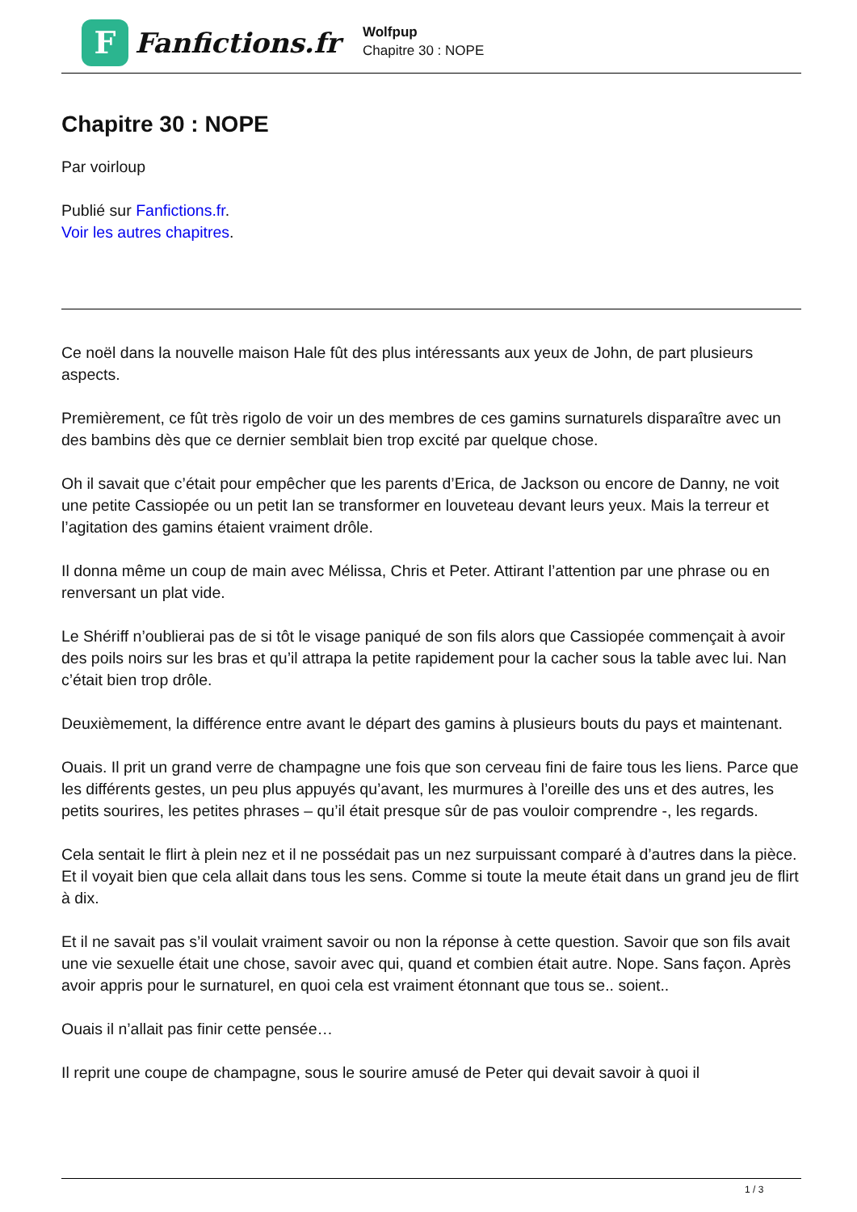F
Fanfictions.fr
Wolfpup
Chapitre 30 : NOPE
Chapitre 30 : NOPE
Par voirloup
Publié sur Fanfictions.fr.
Voir les autres chapitres.
Ce noël dans la nouvelle maison Hale fût des plus intéressants aux yeux de John, de part plusieurs aspects.
Premièrement, ce fût très rigolo de voir un des membres de ces gamins surnaturels disparaître avec un des bambins dès que ce dernier semblait bien trop excité par quelque chose.
Oh il savait que c’était pour empêcher que les parents d’Erica, de Jackson ou encore de Danny, ne voit une petite Cassiopée ou un petit Ian se transformer en louveteau devant leurs yeux. Mais la terreur et l’agitation des gamins étaient vraiment drôle.
Il donna même un coup de main avec Mélissa, Chris et Peter. Attirant l’attention par une phrase ou en renversant un plat vide.
Le Shériff n’oublierai pas de si tôt le visage paniqué de son fils alors que Cassiopée commençait à avoir des poils noirs sur les bras et qu’il attrapa la petite rapidement pour la cacher sous la table avec lui. Nan c’était bien trop drôle.
Deuxièmement, la différence entre avant le départ des gamins à plusieurs bouts du pays et maintenant.
Ouais. Il prit un grand verre de champagne une fois que son cerveau fini de faire tous les liens. Parce que les différents gestes, un peu plus appuyés qu’avant, les murmures à l’oreille des uns et des autres, les petits sourires, les petites phrases – qu’il était presque sûr de pas vouloir comprendre -, les regards.
Cela sentait le flirt à plein nez et il ne possédait pas un nez surpuissant comparé à d’autres dans la pièce. Et il voyait bien que cela allait dans tous les sens. Comme si toute la meute était dans un grand jeu de flirt à dix.
Et il ne savait pas s’il voulait vraiment savoir ou non la réponse à cette question. Savoir que son fils avait une vie sexuelle était une chose, savoir avec qui, quand et combien était autre. Nope. Sans façon. Après avoir appris pour le surnaturel, en quoi cela est vraiment étonnant que tous se.. soient..
Ouais il n’allait pas finir cette pensée…
Il reprit une coupe de champagne, sous le sourire amusé de Peter qui devait savoir à quoi il
1 / 3